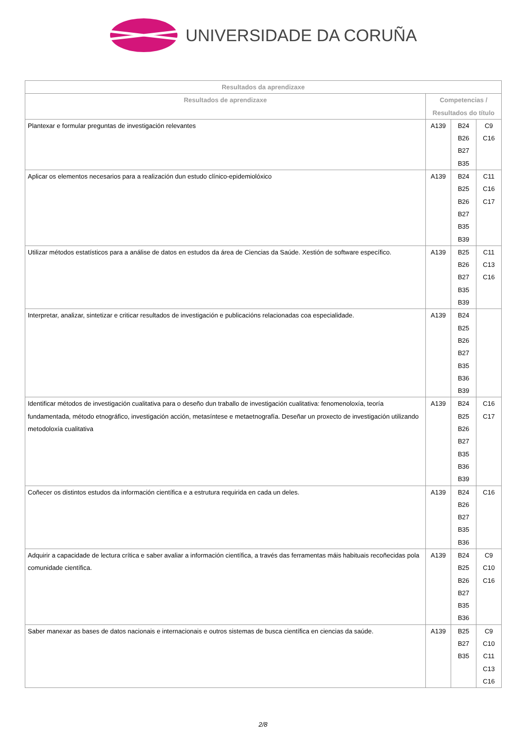UNIVERSIDADE DA CORUÑA
| Resultados da aprendizaxe | | | |
| --- | --- | --- | --- |
| Resultados de aprendizaxe | Competencias / Resultados do título | | |
| Plantexar e formular preguntas de investigación relevantes | A139 | B24 B26 B27 B35 | C9 C16 |
| Aplicar os elementos necesarios para a realización dun estudo clínico-epidemiolóxico | A139 | B24 B25 B26 B27 B35 B39 | C11 C16 C17 |
| Utilizar métodos estatísticos para a análise de datos en estudos da área de Ciencias da Saúde. Xestión de software específico. | A139 | B25 B26 B27 B35 B39 | C11 C13 C16 |
| Interpretar, analizar, sintetizar e criticar resultados de investigación e publicacións relacionadas coa especialidade. | A139 | B24 B25 B26 B27 B35 B36 B39 | |
| Identificar métodos de investigación cualitativa para o deseño dun traballo de investigación cualitativa: fenomenoloxía, teoría fundamentada, método etnográfico, investigación acción, metasíntese e metaetnografía. Deseñar un proxecto de investigación utilizando metodoloxía cualitativa | A139 | B24 B25 B26 B27 B35 B36 B39 | C16 C17 |
| Coñecer os distintos estudos da información científica e a estrutura requirida en cada un deles. | A139 | B24 B26 B27 B35 B36 | C16 |
| Adquirir a capacidade de lectura crítica e saber avaliar a información científica, a través das ferramentas máis habituais recoñecidas pola comunidade científica. | A139 | B24 B25 B26 B27 B35 B36 | C9 C10 C16 |
| Saber manexar as bases de datos nacionais e internacionais e outros sistemas de busca científica en ciencias da saúde. | A139 | B25 B27 B35 | C9 C10 C11 C13 C16 |
2/8